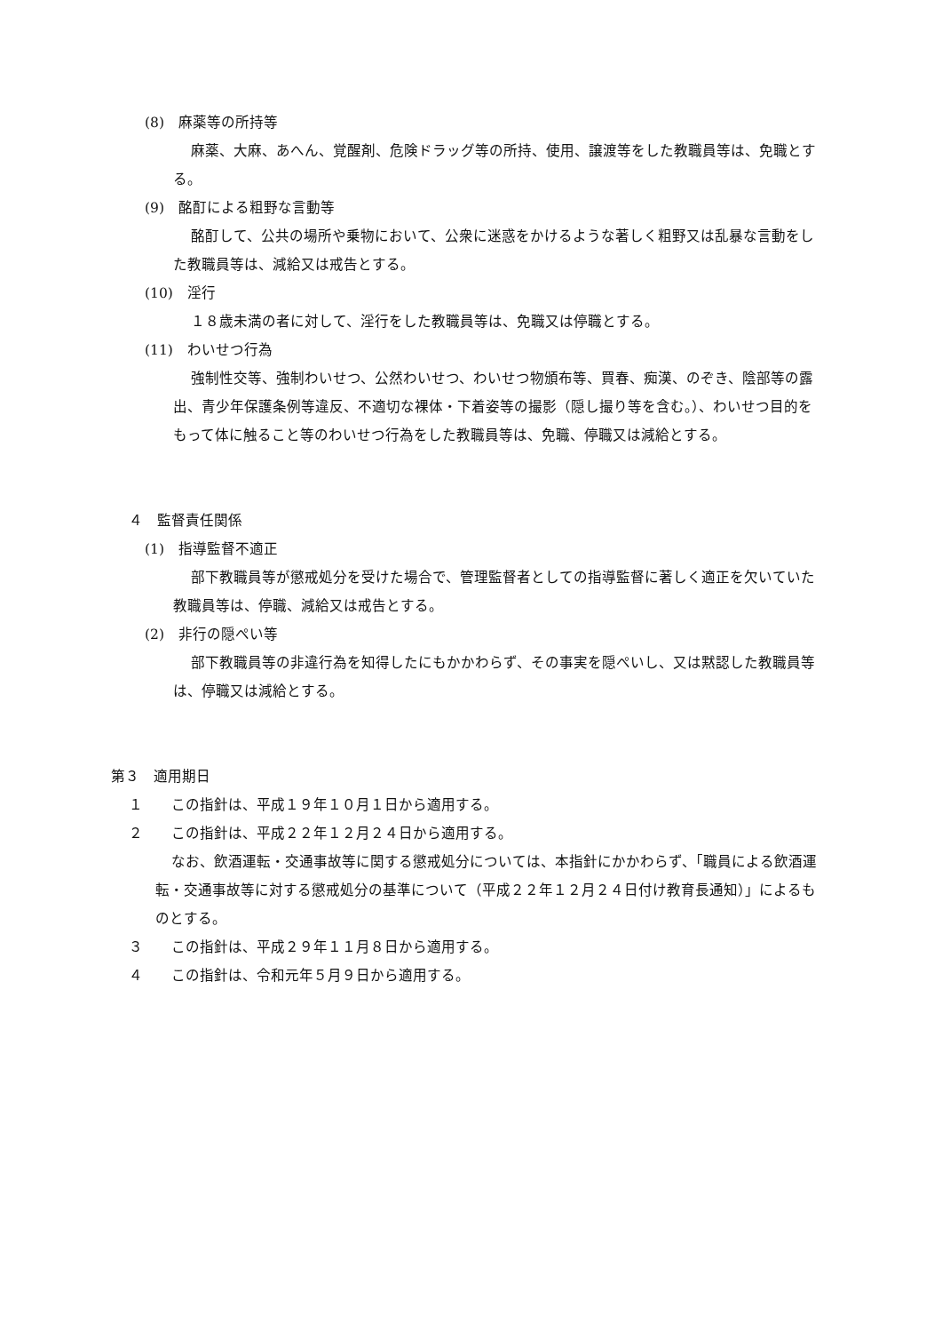(8)　麻薬等の所持等
麻薬、大麻、あへん、覚醒剤、危険ドラッグ等の所持、使用、譲渡等をした教職員等は、免職とする。
(9)　酩酊による粗野な言動等
酩酊して、公共の場所や乗物において、公衆に迷惑をかけるような著しく粗野又は乱暴な言動をした教職員等は、減給又は戒告とする。
(10)　淫行
１８歳未満の者に対して、淫行をした教職員等は、免職又は停職とする。
(11)　わいせつ行為
強制性交等、強制わいせつ、公然わいせつ、わいせつ物頒布等、買春、痴漢、のぞき、陰部等の露出、青少年保護条例等違反、不適切な裸体・下着姿等の撮影（隠し撮り等を含む。）、わいせつ目的をもって体に触ること等のわいせつ行為をした教職員等は、免職、停職又は減給とする。
４　監督責任関係
(1)　指導監督不適正
部下教職員等が懲戒処分を受けた場合で、管理監督者としての指導監督に著しく適正を欠いていた教職員等は、停職、減給又は戒告とする。
(2)　非行の隠ぺい等
部下教職員等の非違行為を知得したにもかかわらず、その事実を隠ぺいし、又は黙認した教職員等は、停職又は減給とする。
第３　適用期日
１　　この指針は、平成１９年１０月１日から適用する。
２　　この指針は、平成２２年１２月２４日から適用する。
なお、飲酒運転・交通事故等に関する懲戒処分については、本指針にかかわらず、「職員による飲酒運転・交通事故等に対する懲戒処分の基準について（平成２２年１２月２４日付け教育長通知）」によるものとする。
３　　この指針は、平成２９年１１月８日から適用する。
４　　この指針は、令和元年５月９日から適用する。